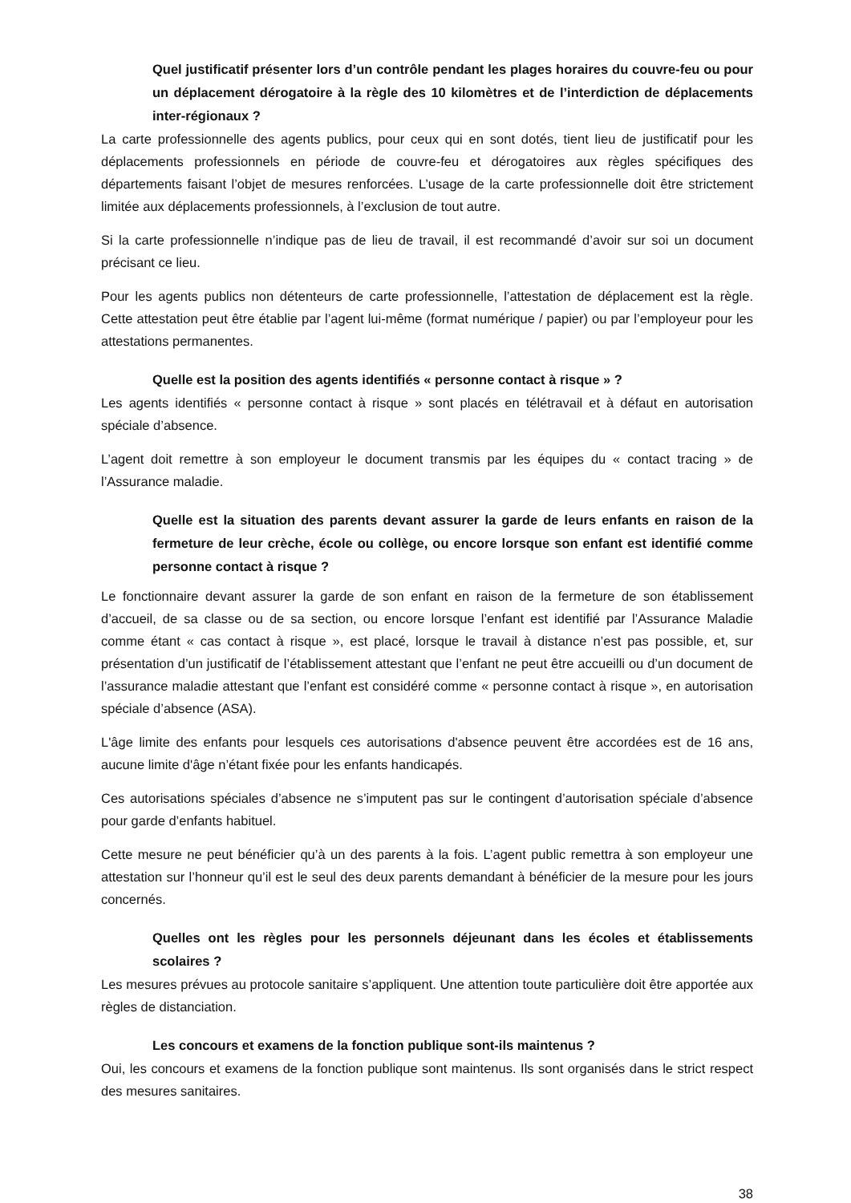Quel justificatif présenter lors d’un contrôle pendant les plages horaires du couvre-feu ou pour un déplacement dérogatoire à la règle des 10 kilomètres et de l’interdiction de déplacements inter-régionaux ?
La carte professionnelle des agents publics, pour ceux qui en sont dotés, tient lieu de justificatif pour les déplacements professionnels en période de couvre-feu et dérogatoires aux règles spécifiques des départements faisant l’objet de mesures renforcées. L’usage de la carte professionnelle doit être strictement limitée aux déplacements professionnels, à l’exclusion de tout autre.
Si la carte professionnelle n’indique pas de lieu de travail, il est recommandé d’avoir sur soi un document précisant ce lieu.
Pour les agents publics non détenteurs de carte professionnelle, l’attestation de déplacement est la règle. Cette attestation peut être établie par l’agent lui-même (format numérique / papier) ou par l’employeur pour les attestations permanentes.
Quelle est la position des agents identifiés « personne contact à risque » ?
Les agents identifiés « personne contact à risque » sont placés en télétravail et à défaut en autorisation spéciale d’absence.
L’agent doit remettre à son employeur le document transmis par les équipes du « contact tracing » de l’Assurance maladie.
Quelle est la situation des parents devant assurer la garde de leurs enfants en raison de la fermeture de leur crèche, école ou collège, ou encore lorsque son enfant est identifié comme personne contact à risque ?
Le fonctionnaire devant assurer la garde de son enfant en raison de la fermeture de son établissement d’accueil, de sa classe ou de sa section, ou encore lorsque l’enfant est identifié par l’Assurance Maladie comme étant « cas contact à risque », est placé, lorsque le travail à distance n’est pas possible, et, sur présentation d’un justificatif de l’établissement attestant que l’enfant ne peut être accueilli ou d’un document de l’assurance maladie attestant que l’enfant est considéré comme « personne contact à risque », en autorisation spéciale d’absence (ASA).
L'âge limite des enfants pour lesquels ces autorisations d'absence peuvent être accordées est de 16 ans, aucune limite d'âge n’étant fixée pour les enfants handicapés.
Ces autorisations spéciales d’absence ne s’imputent pas sur le contingent d’autorisation spéciale d’absence pour garde d’enfants habituel.
Cette mesure ne peut bénéficier qu’à un des parents à la fois. L’agent public remettra à son employeur une attestation sur l’honneur qu’il est le seul des deux parents demandant à bénéficier de la mesure pour les jours concernés.
Quelles ont les règles pour les personnels déjeunant dans les écoles et établissements scolaires ?
Les mesures prévues au protocole sanitaire s’appliquent. Une attention toute particulière doit être apportée aux règles de distanciation.
Les concours et examens de la fonction publique sont-ils maintenus ?
Oui, les concours et examens de la fonction publique sont maintenus. Ils sont organisés dans le strict respect des mesures sanitaires.
38